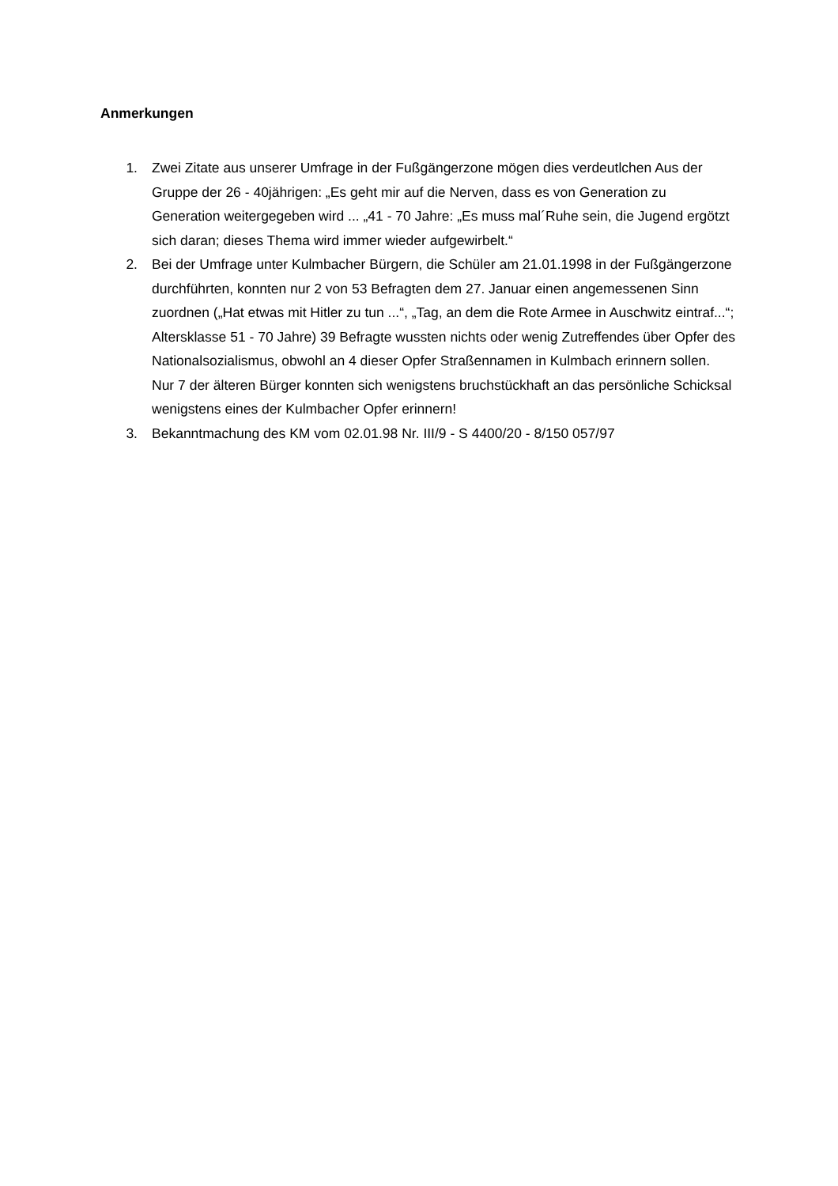Anmerkungen
1. Zwei Zitate aus unserer Umfrage in der Fußgängerzone mögen dies verdeutlchen Aus der Gruppe der 26 - 40jährigen: „Es geht mir auf die Nerven, dass es von Generation zu Generation weitergegeben wird ... „41 - 70 Jahre: „Es muss mal´Ruhe sein, die Jugend ergötzt sich daran; dieses Thema wird immer wieder aufgewirbelt.“
2. Bei der Umfrage unter Kulmbacher Bürgern, die Schüler am 21.01.1998 in der Fußgängerzone durchführten, konnten nur 2 von 53 Befragten dem 27. Januar einen angemessenen Sinn zuordnen („Hat etwas mit Hitler zu tun ...“, „Tag, an dem die Rote Armee in Auschwitz eintraf...“; Altersklasse 51 - 70 Jahre) 39 Befragte wussten nichts oder wenig Zutreffendes über Opfer des Nationalsozialismus, obwohl an 4 dieser Opfer Straßennamen in Kulmbach erinnern sollen. Nur 7 der älteren Bürger konnten sich wenigstens bruchstückhaft an das persönliche Schicksal wenigstens eines der Kulmbacher Opfer erinnern!
3. Bekanntmachung des KM vom 02.01.98 Nr. III/9 - S 4400/20 - 8/150 057/97